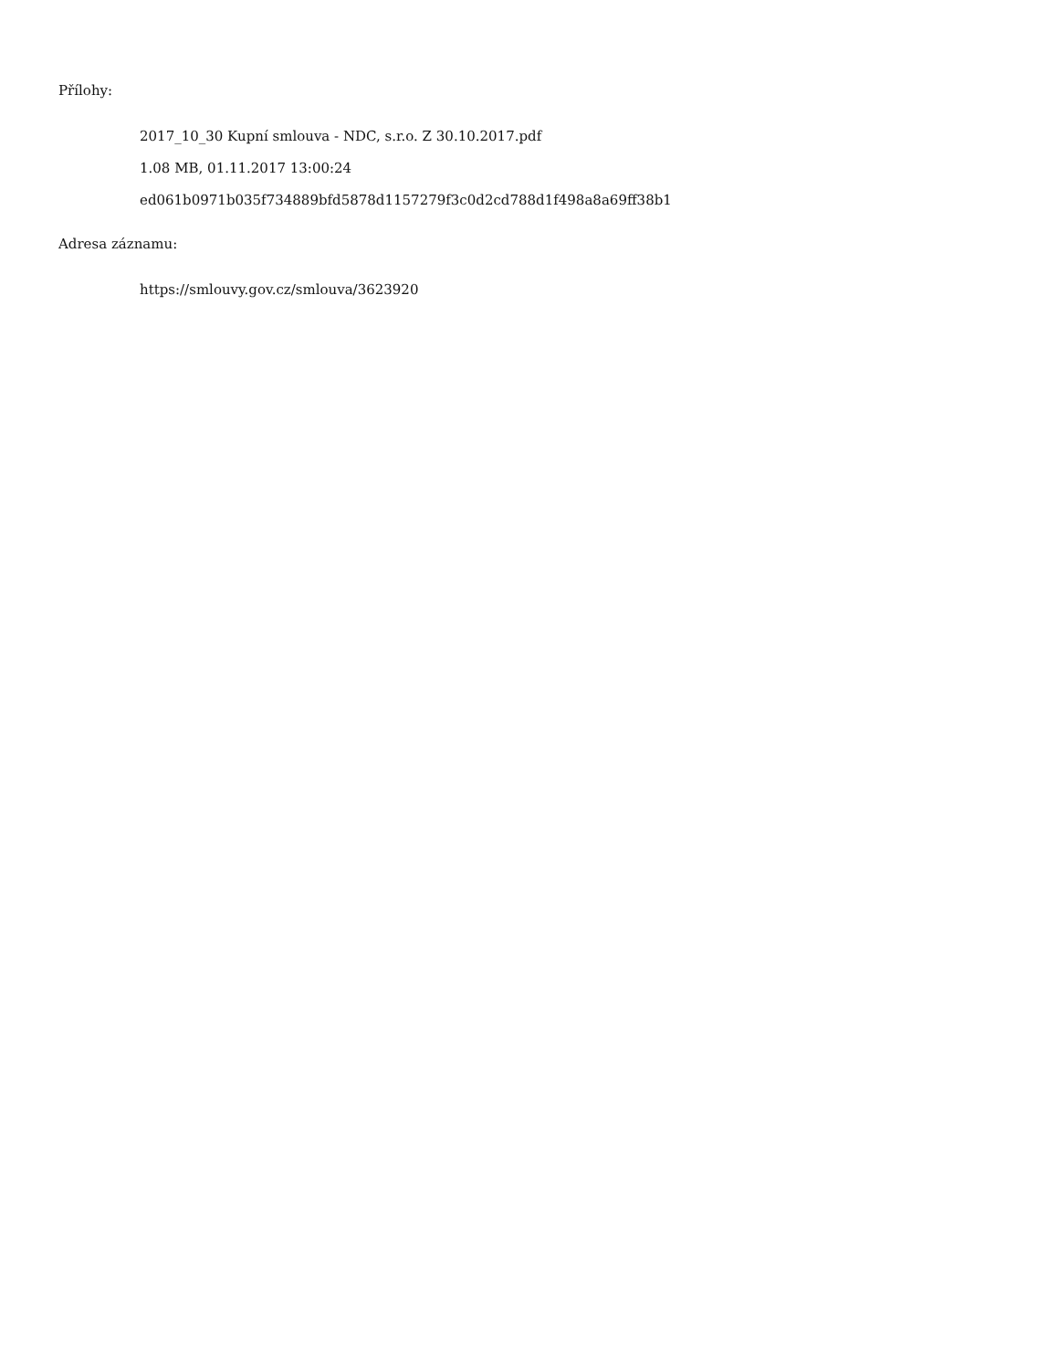Přílohy:
2017_10_30 Kupní smlouva - NDC, s.r.o. Z 30.10.2017.pdf
1.08 MB, 01.11.2017 13:00:24
ed061b0971b035f734889bfd5878d1157279f3c0d2cd788d1f498a8a69ff38b1
Adresa záznamu:
https://smlouvy.gov.cz/smlouva/3623920